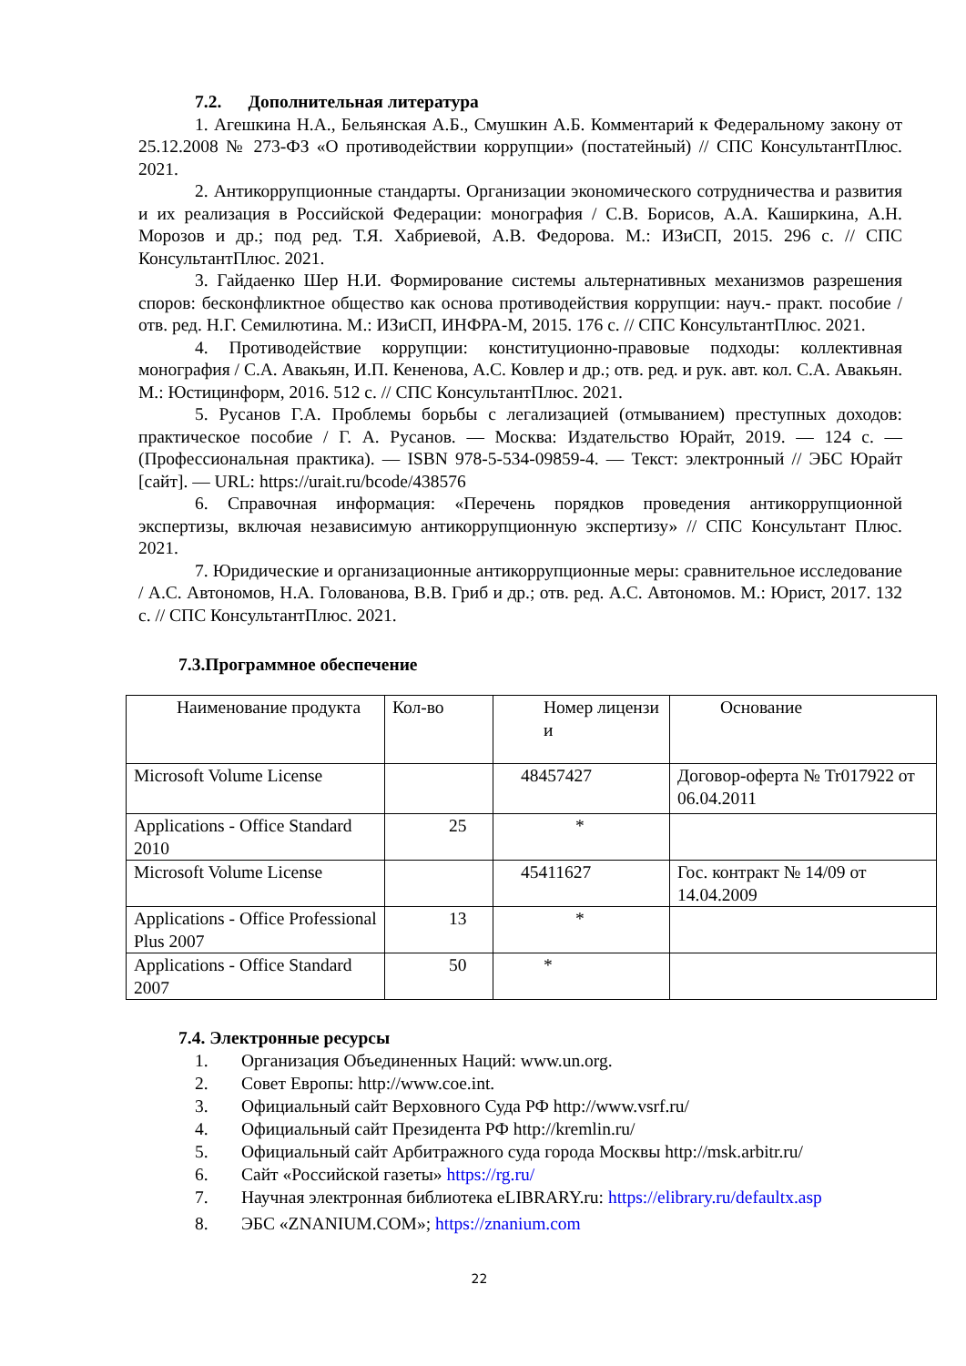7.2. Дополнительная литература
1. Агешкина Н.А., Бельянская А.Б., Смушкин А.Б. Комментарий к Федеральному закону от 25.12.2008 № 273-ФЗ «О противодействии коррупции» (постатейный) // СПС КонсультантПлюс. 2021.
2. Антикоррупционные стандарты. Организации экономического сотрудничества и развития и их реализация в Российской Федерации: монография / С.В. Борисов, А.А. Каширкина, А.Н. Морозов и др.; под ред. Т.Я. Хабриевой, А.В. Федорова. М.: ИЗиСП, 2015. 296 с. // СПС КонсультантПлюс. 2021.
3. Гайдаенко Шер Н.И. Формирование системы альтернативных механизмов разрешения споров: бесконфликтное общество как основа противодействия коррупции: науч.- практ. пособие / отв. ред. Н.Г. Семилютина. М.: ИЗиСП, ИНФРА-М, 2015. 176 с. // СПС КонсультантПлюс. 2021.
4. Противодействие коррупции: конституционно-правовые подходы: коллективная монография / С.А. Авакьян, И.П. Кененова, А.С. Ковлер и др.; отв. ред. и рук. авт. кол. С.А. Авакьян. М.: Юстицинформ, 2016. 512 с. // СПС КонсультантПлюс. 2021.
5. Русанов Г.А. Проблемы борьбы с легализацией (отмыванием) преступных доходов: практическое пособие / Г. А. Русанов. — Москва: Издательство Юрайт, 2019. — 124 с. — (Профессиональная практика). — ISBN 978-5-534-09859-4. — Текст: электронный // ЭБС Юрайт [сайт]. — URL: https://urait.ru/bcode/438576
6. Справочная информация: «Перечень порядков проведения антикоррупционной экспертизы, включая независимую антикоррупционную экспертизу» // СПС Консультант Плюс. 2021.
7. Юридические и организационные антикоррупционные меры: сравнительное исследование / А.С. Автономов, Н.А. Голованова, В.В. Гриб и др.; отв. ред. А.С. Автономов. М.: Юрист, 2017. 132 с. // СПС КонсультантПлюс. 2021.
7.3.Программное обеспечение
| Наименование продукта | Кол-во | Номер лицензи и | Основание |
| Microsoft Volume License | | 48457427 | Договор-оферта № Tr017922 от 06.04.2011 |
| Applications - Office Standard 2010 | 25 | * | |
| Microsoft Volume License | | 45411627 | Гос. контракт № 14/09 от 14.04.2009 |
| Applications - Office Professional Plus 2007 | 13 | * | |
| Applications - Office Standard 2007 | 50 | * | |
7.4. Электронные ресурсы
1. Организация Объединенных Наций: www.un.org.
2. Совет Европы: http://www.coe.int.
3. Официальный сайт Верховного Суда РФ http://www.vsrf.ru/
4. Официальный сайт Президента РФ http://kremlin.ru/
5. Официальный сайт Арбитражного суда города Москвы http://msk.arbitr.ru/
6. Сайт «Российской газеты» https://rg.ru/
7. Научная электронная библиотека eLIBRARY.ru: https://elibrary.ru/defaultx.asp
8. ЭБС «ZNANIUM.COM»; https://znanium.com
22